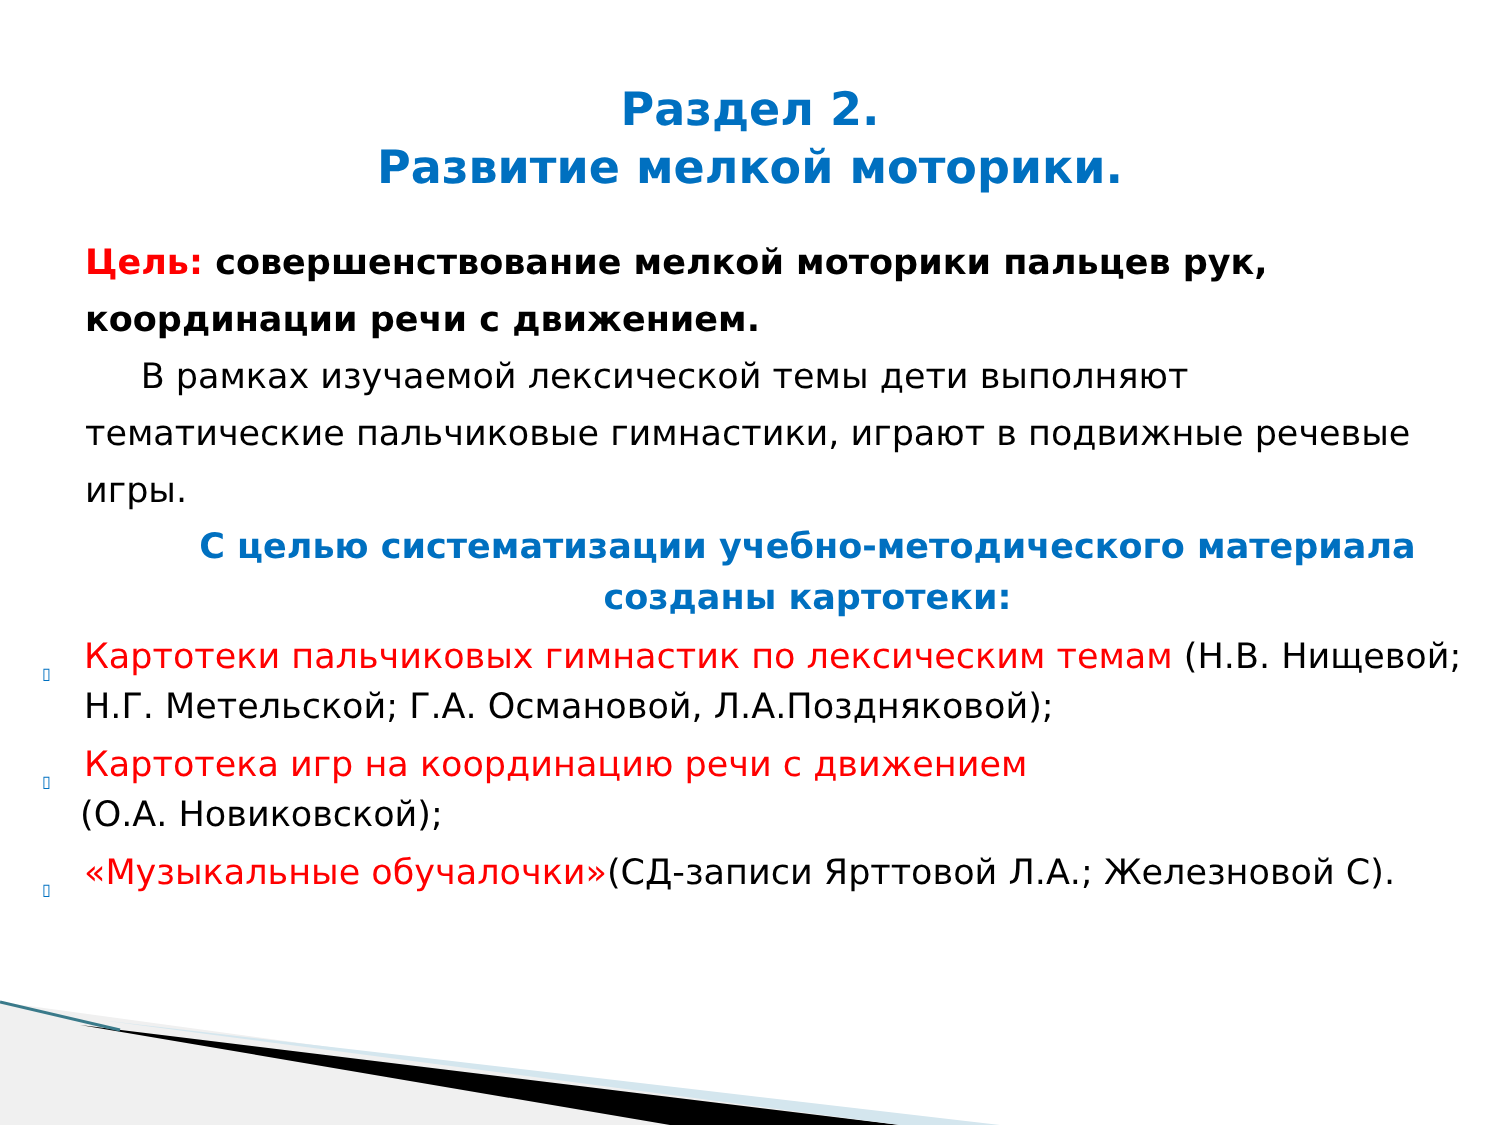Раздел 2.
Развитие мелкой моторики.
Цель: совершенствование мелкой моторики пальцев рук, координации речи с движением.
В рамках изучаемой лексической темы дети выполняют тематические пальчиковые гимнастики, играют в подвижные речевые игры.
С целью систематизации учебно-методического материала созданы картотеки:
▯ Картотеки пальчиковых гимнастик по лексическим темам (Н.В. Нищевой; Н.Г. Метельской; Г.А. Османовой, Л.А.Поздняковой);
▯ Картотека игр на координацию речи с движением
(О.А. Новиковской);
▯ «Музыкальные обучалочки»(СД-записи Ярттовой Л.А.; Железновой С).